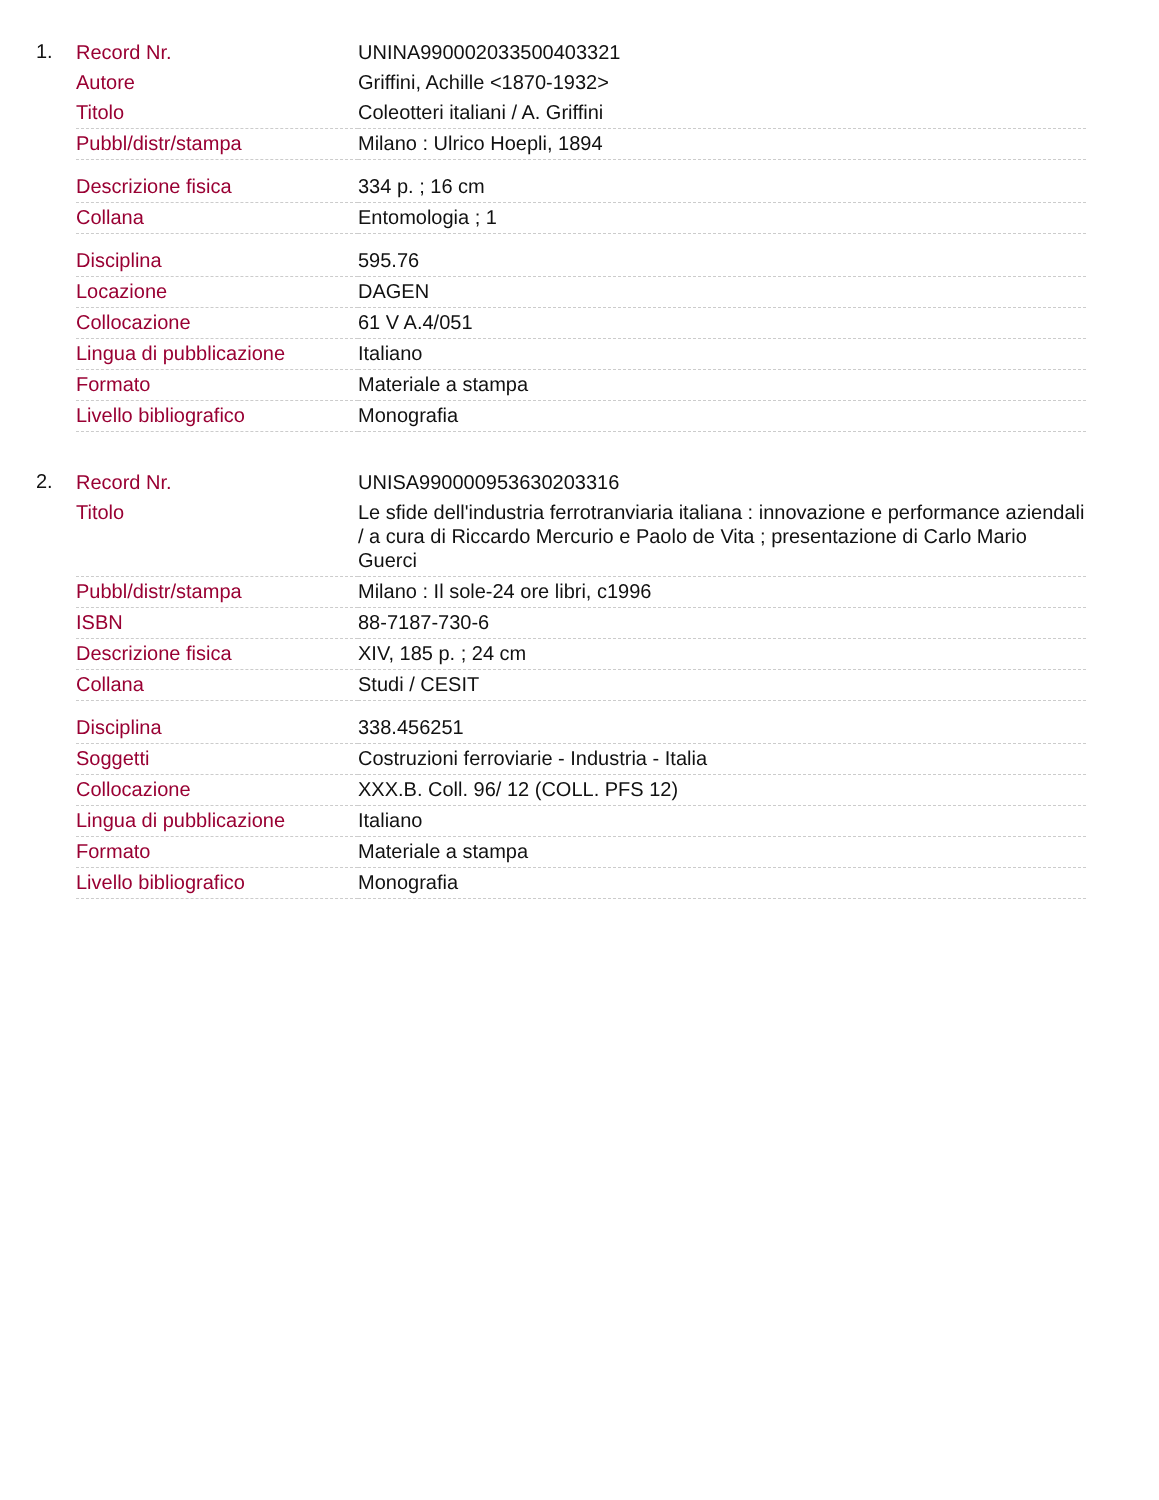1.
| Record Nr. | UNINA990002033500403321 |
| Autore | Griffini, Achille <1870-1932> |
| Titolo | Coleotteri italiani / A. Griffini |
| Pubbl/distr/stampa | Milano : Ulrico Hoepli, 1894 |
| Descrizione fisica | 334 p. ; 16 cm |
| Collana | Entomologia ; 1 |
| Disciplina | 595.76 |
| Locazione | DAGEN |
| Collocazione | 61 V A.4/051 |
| Lingua di pubblicazione | Italiano |
| Formato | Materiale a stampa |
| Livello bibliografico | Monografia |
2.
| Record Nr. | UNISA990000953630203316 |
| Titolo | Le sfide dell'industria ferrotranviaria italiana : innovazione e performance aziendali / a cura di Riccardo Mercurio e Paolo de Vita ; presentazione di Carlo Mario Guerci |
| Pubbl/distr/stampa | Milano : Il sole-24 ore libri, c1996 |
| ISBN | 88-7187-730-6 |
| Descrizione fisica | XIV, 185 p. ; 24 cm |
| Collana | Studi / CESIT |
| Disciplina | 338.456251 |
| Soggetti | Costruzioni ferroviarie - Industria - Italia |
| Collocazione | XXX.B. Coll. 96/ 12 (COLL. PFS 12) |
| Lingua di pubblicazione | Italiano |
| Formato | Materiale a stampa |
| Livello bibliografico | Monografia |